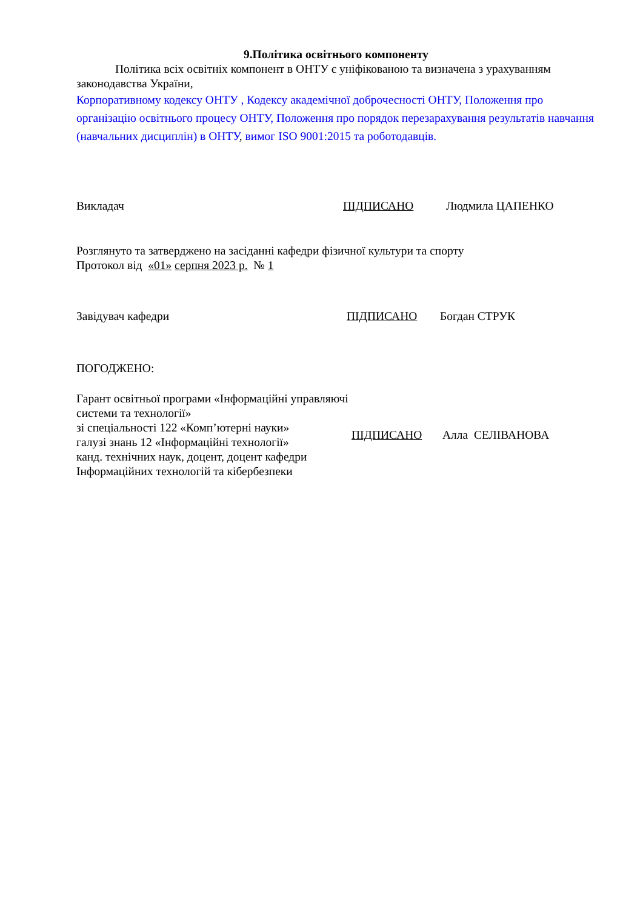9.Політика освітнього компоненту
Політика всіх освітніх компонент в ОНТУ є уніфікованою та визначена з урахуванням законодавства України,
Корпоративному кодексу ОНТУ , Кодексу академічної доброчесності ОНТУ, Положення про організацію освітнього процесу ОНТУ, Положення про порядок перезарахування результатів навчання (навчальних дисциплін) в ОНТУ, вимог ISO 9001:2015 та роботодавців.
Викладач ПІДПИСАНО Людмила ЦАПЕНКО
Розглянуто та затверджено на засіданні кафедри фізичної культури та спорту
Протокол від «01» серпня 2023 р. № 1
Завідувач кафедри ПІДПИСАНО Богдан СТРУК
ПОГОДЖЕНО:
Гарант освітньої програми «Інформаційні управляючі системи та технології»
зі спеціальності 122 «Комп’ютерні науки»
галузі знань 12 «Інформаційні технології»
канд. технічних наук, доцент, доцент кафедри
Інформаційних технологій та кібербезпеки
ПІДПИСАНО Алла СЕЛІВАНОВА